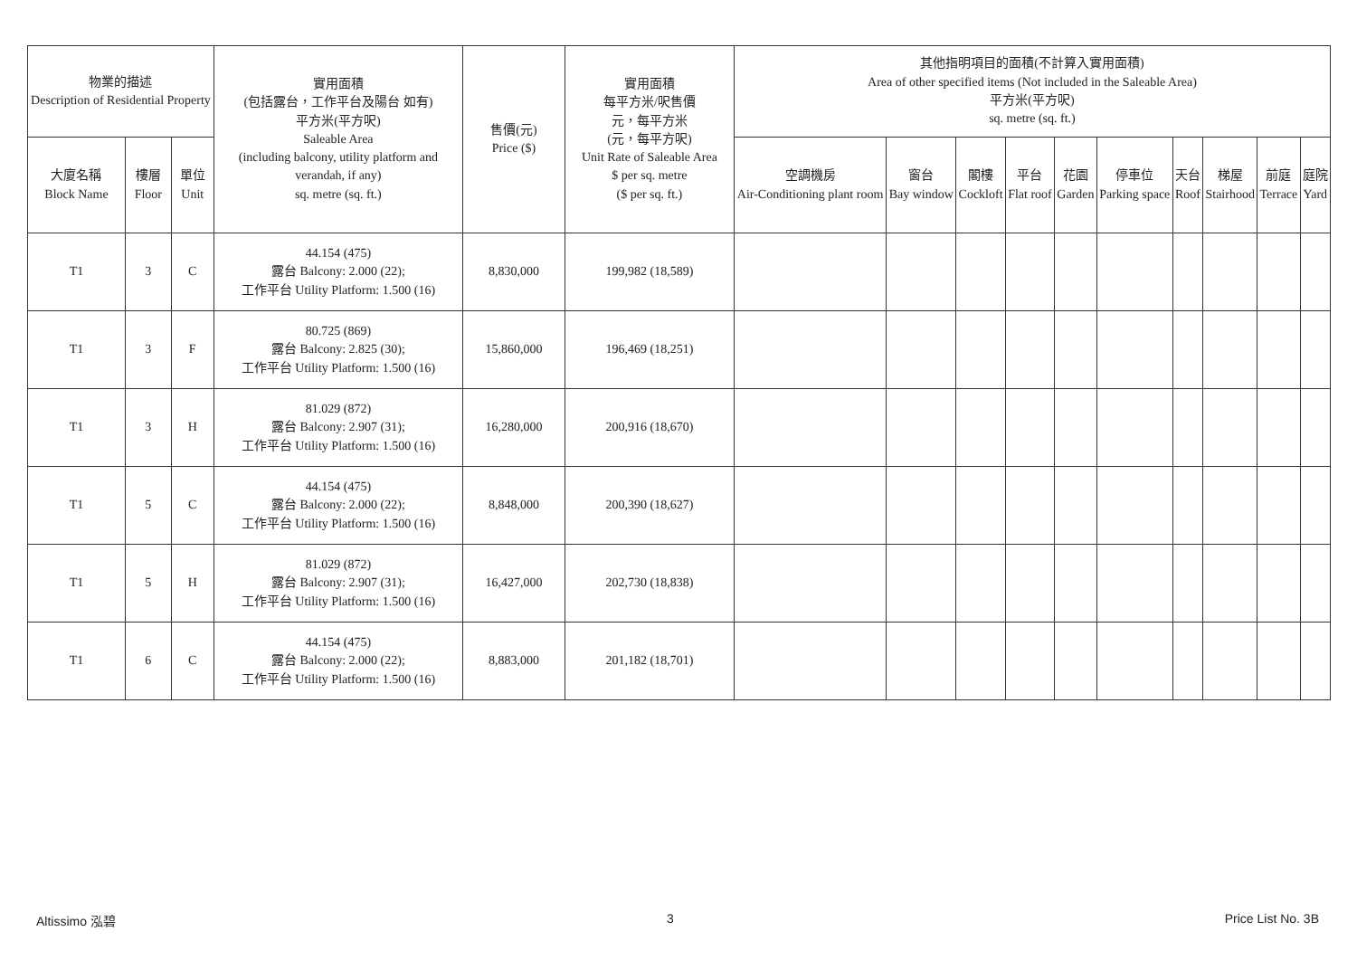| 物業的描述 Description of Residential Property | | | 實用面積 (包括露台，工作平台及陽台 如有) 平方米(平方呎) Saleable Area (including balcony, utility platform and verandah, if any) sq. metre (sq. ft.) | 售價(元) Price ($) | 實用面積 每平方米/呎售價 元，每平方米 (元，每平方呎) Unit Rate of Saleable Area $ per sq. metre ($ per sq. ft.) | 其他指明項目的面積(不計算入實用面積) Area of other specified items (Not included in the Saleable Area) 平方米(平方呎) sq. metre (sq. ft.) | | | | | | | | | |
| --- | --- | --- | --- | --- | --- | --- | --- | --- | --- | --- | --- | --- | --- | --- | --- |
| 大廈名稱 Block Name | 樓層 Floor | 單位 Unit | | | | 空調機房 Air-Conditioning plant room | 窗台 Bay window | 閣樓 Cockloft | 平台 Flat roof | 花園 Garden | 停車位 Parking space | 天台 Roof | 梯屋 Stairhood | 前庭 Terrace | 庭院 Yard |
| T1 | 3 | C | 44.154 (475) 露台 Balcony: 2.000 (22); 工作平台 Utility Platform: 1.500 (16) | 8,830,000 | 199,982 (18,589) | | | | | | | | | | |
| T1 | 3 | F | 80.725 (869) 露台 Balcony: 2.825 (30); 工作平台 Utility Platform: 1.500 (16) | 15,860,000 | 196,469 (18,251) | | | | | | | | | | |
| T1 | 3 | H | 81.029 (872) 露台 Balcony: 2.907 (31); 工作平台 Utility Platform: 1.500 (16) | 16,280,000 | 200,916 (18,670) | | | | | | | | | | |
| T1 | 5 | C | 44.154 (475) 露台 Balcony: 2.000 (22); 工作平台 Utility Platform: 1.500 (16) | 8,848,000 | 200,390 (18,627) | | | | | | | | | | |
| T1 | 5 | H | 81.029 (872) 露台 Balcony: 2.907 (31); 工作平台 Utility Platform: 1.500 (16) | 16,427,000 | 202,730 (18,838) | | | | | | | | | | |
| T1 | 6 | C | 44.154 (475) 露台 Balcony: 2.000 (22); 工作平台 Utility Platform: 1.500 (16) | 8,883,000 | 201,182 (18,701) | | | | | | | | | | |
Altissimo 泓碧 3 Price List No. 3B